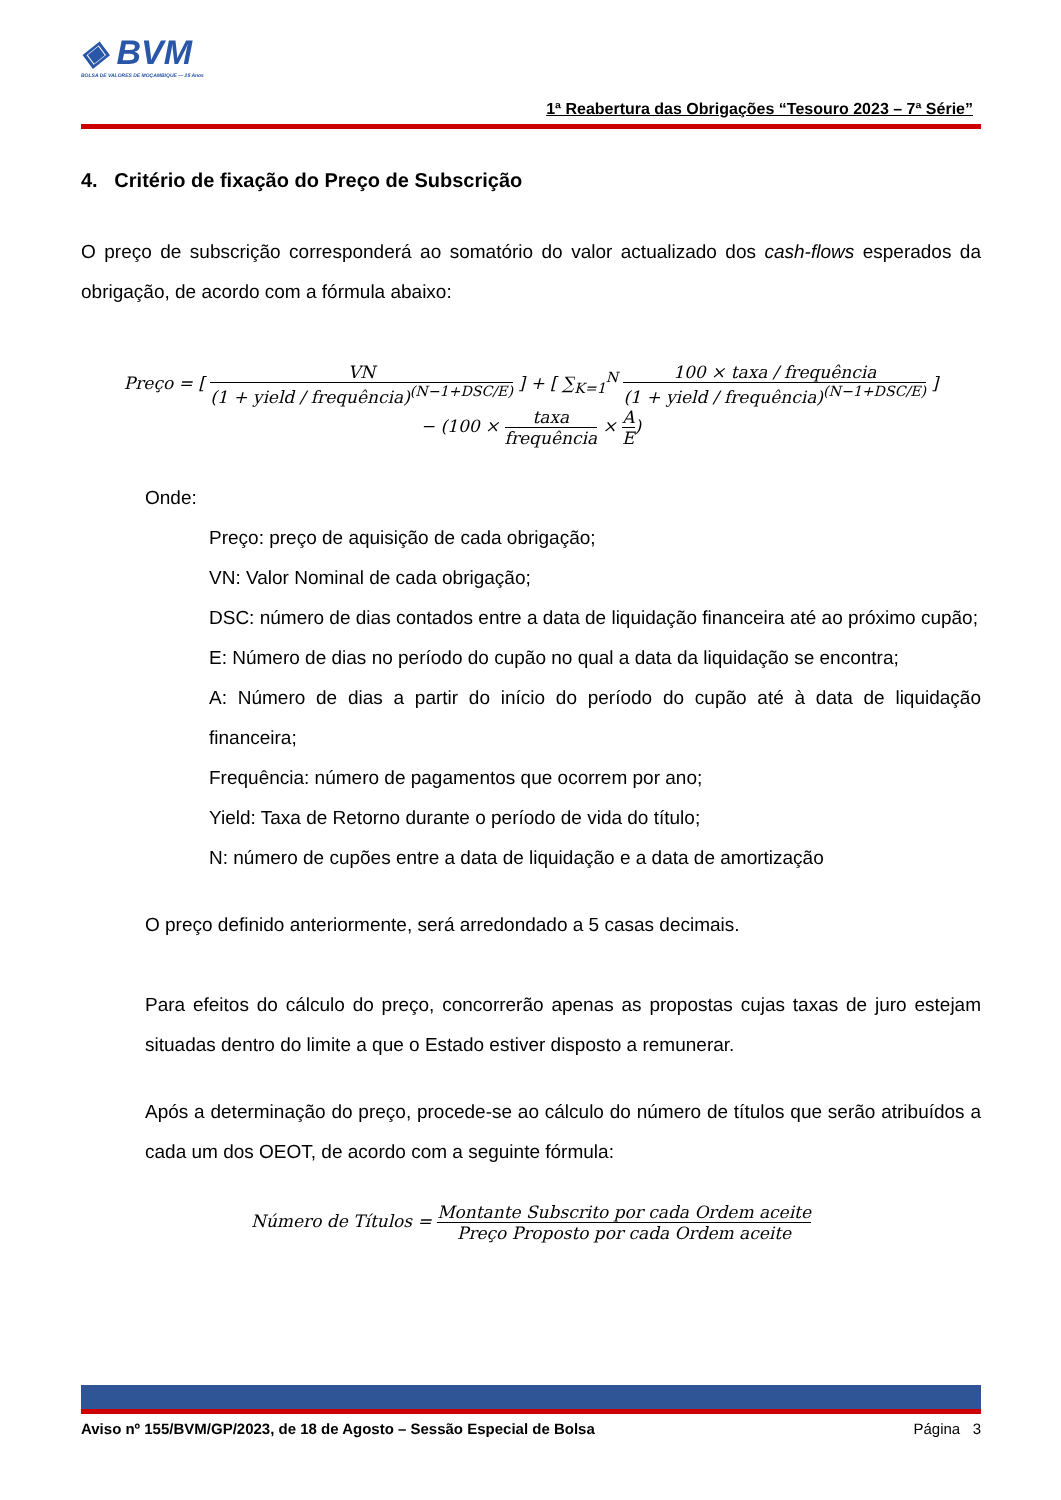◈ BVM
BOLSA DE VALORES DE MOÇAMBIQUE — 25 Anos
1ª Reabertura das Obrigações “Tesouro 2023 – 7ª Série”
4. Critério de fixação do Preço de Subscrição
O preço de subscrição corresponderá ao somatório do valor actualizado dos cash-flows esperados da obrigação, de acordo com a fórmula abaixo:
Preço = [ VN (1 + yield / frequência)<sup>(N−1+DSC/E)</sup> ] + [ ∑<sub>K=1</sub><sup>N</sup> 100 × taxa / frequência (1 + yield / frequência)<sup>(N−1+DSC/E)</sup> ]
− (100 × taxa frequência × A E)
Onde:
Preço: preço de aquisição de cada obrigação;
VN: Valor Nominal de cada obrigação;
DSC: número de dias contados entre a data de liquidação financeira até ao próximo cupão;
E: Número de dias no período do cupão no qual a data da liquidação se encontra;
A: Número de dias a partir do início do período do cupão até à data de liquidação financeira;
Frequência: número de pagamentos que ocorrem por ano;
Yield: Taxa de Retorno durante o período de vida do título;
N: número de cupões entre a data de liquidação e a data de amortização
O preço definido anteriormente, será arredondado a 5 casas decimais.
Para efeitos do cálculo do preço, concorrerão apenas as propostas cujas taxas de juro estejam situadas dentro do limite a que o Estado estiver disposto a remunerar.
Após a determinação do preço, procede-se ao cálculo do número de títulos que serão atribuídos a cada um dos OEOT, de acordo com a seguinte fórmula:
Número de Títulos = Montante Subscrito por cada Ordem aceite Preço Proposto por cada Ordem aceite
Aviso nº 155/BVM/GP/2023, de 18 de Agosto – Sessão Especial de Bolsa Página 3